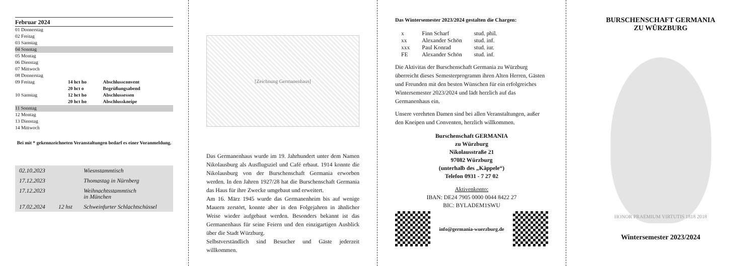Februar 2024
| 01 Donnerstag | | |
| 02 Freitag | | |
| 03 Samstag | | |
| 04 Sonntag | | |
| 05 Montag | | |
| 06 Dienstag | | |
| 07 Mittwoch | | |
| 08 Donnerstag | | |
| 09 Freitag | 14 hct ho | Abschlussconvent |
| | 20 hct o | Begrüßungsabend |
| 10 Samstag | 12 hct ho | Abschlussessen |
| | 20 hct ho | Abschlusskneipe |
| 11 Sonntag | | |
| 12 Montag | | |
| 13 Dienstag | | |
| 14 Mittwoch | | |
Bei mit * gekennzeichneten Veranstaltungen bedarf es einer Voranmeldung.
| 02.10.2023 | | Wiesnstammtisch |
| 17.12.2023 | | Thomastag in Nürnberg |
| 17.12.2023 | | Weihnachtsstammtisch in München |
| 17.02.2024 | 12 hst | Schweinfurter Schlachtschüssel |
[Zeichnung Germanenhaus]
Das Germanenhaus wurde im 19. Jahrhundert unter dem Namen Nikolausburg als Ausflugsziel und Café erbaut. 1914 konnte die Nikolausburg von der Burschenschaft Germania erworben werden. In den Jahren 1927/28 hat die Burschenschaft Germania das Haus für ihre Zwecke umgebaut und erweitert.
Am 16. März 1945 wurde das Germanenheim bis auf wenige Mauern zerstört, konnte aber in den Folgejahren in ähnlicher Weise wieder aufgebaut werden. Besonders bekannt ist das Germanenhaus für seine Feiern und den einzigartigen Ausblick über die Stadt Würzburg.
Selbstverständlich sind Besucher und Gäste jederzeit willkommen.
Das Wintersemester 2023/2024 gestalten die Chargen:
| x | Finn Scharf | stud. phil. |
| xx | Alexander Schön | stud. inf. |
| xxx | Paul Konrad | stud. iur. |
| FE | Alexander Schön | stud. inf. |
Die Aktivitas der Burschenschaft Germania zu Würzburg überreicht dieses Semesterprogramm ihren Alten Herren, Gästen und Freunden mit den besten Wünschen für ein erfolgreiches Wintersemester 2023/2024 und lädt herzlich auf das Germanenhaus ein.
Unsere verehrten Damen sind bei allen Veranstaltungen, außer den Kneipen und Conventen, herzlich willkommen.
Burschenschaft GERMANIA
zu Würzburg
Nikolausstraße 21
97082 Würzburg
(unterhalb des „Käppele“)
Telefon 0931 - 7 27 02
Aktivenkonto:
IBAN: DE24 7905 0000 0044 8422 27
BIC: BYLADEM1SWU
info@germania-wuerzburg.de
BURSCHENSCHAFT GERMANIA
ZU WÜRZBURG
HONOR PRAEMIUM VIRTUTIS 1818 2018
Wintersemester 2023/2024